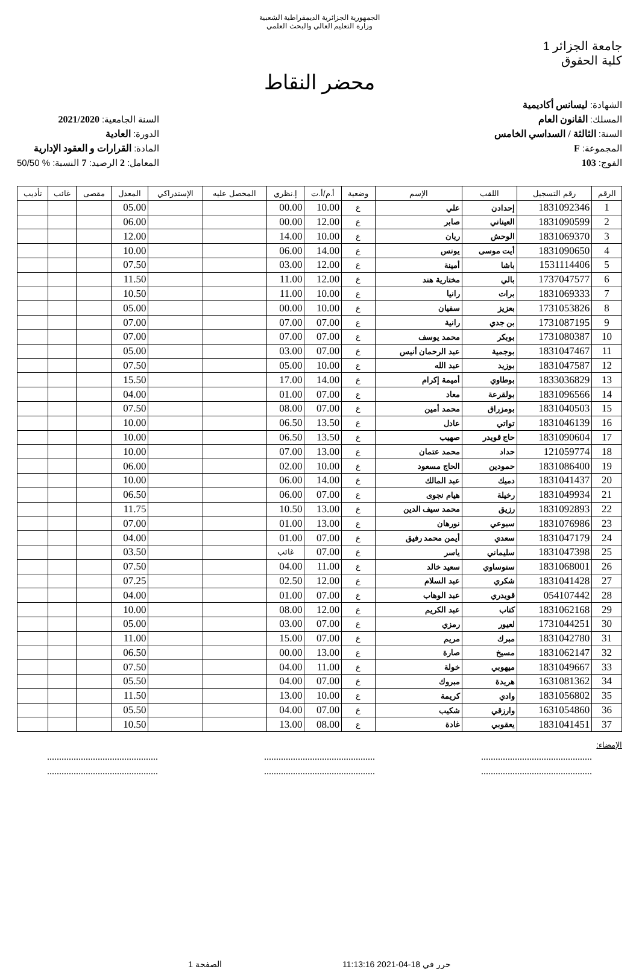الجمهورية الجزائرية الديمقراطية الشعبية
وزارة التعليم العالي والبحث العلمي
جامعة الجزائر 1
كلية الحقوق
محضر النقاط
الشهادة: ليسانس أكاديمية
المسلك: القانون العام
السنة: الثالثة / السداسي الخامس
المجموعة: F
الفوج: 103
السنة الجامعية: 2021/2020
الدورة: العادية
المادة: القرارات و العقود الإدارية
المعامل: 2 الرصيد: 7 النسبة: % 50/50
| الرقم | رقم التسجيل | اللقب | الإسم | وضعية | أ.م/أ.ت | إ.نظري | المحصل عليه | الإستدراكي | المعدل | مقصى | غائب | تأديب |
| --- | --- | --- | --- | --- | --- | --- | --- | --- | --- | --- | --- | --- |
| 1 | 1831092346 | إحدادن | علي | ع | 10.00 | 00.00 | | | 05.00 | | | |
| 2 | 1831090599 | العيناني | صابر | ع | 12.00 | 00.00 | | | 06.00 | | | |
| 3 | 1831069370 | الوحش | ريان | ع | 10.00 | 14.00 | | | 12.00 | | | |
| 4 | 1831090650 | أيت موسى | يونس | ع | 14.00 | 06.00 | | | 10.00 | | | |
| 5 | 1531114406 | باشا | أمينة | ع | 12.00 | 03.00 | | | 07.50 | | | |
| 6 | 1737047577 | بالي | مختارية هند | ع | 12.00 | 11.00 | | | 11.50 | | | |
| 7 | 1831069333 | برات | رانيا | ع | 10.00 | 11.00 | | | 10.50 | | | |
| 8 | 1731053826 | بعزيز | سفيان | ع | 10.00 | 00.00 | | | 05.00 | | | |
| 9 | 1731087195 | بن جدي | رانية | ع | 07.00 | 07.00 | | | 07.00 | | | |
| 10 | 1731080387 | بوبكر | محمد يوسف | ع | 07.00 | 07.00 | | | 07.00 | | | |
| 11 | 1831047467 | بوجمية | عبد الرحمان أنيس | ع | 07.00 | 03.00 | | | 05.00 | | | |
| 12 | 1831047587 | بوزيد | عبد الله | ع | 10.00 | 05.00 | | | 07.50 | | | |
| 13 | 1833036829 | بوطاوي | أميمة إكرام | ع | 14.00 | 17.00 | | | 15.50 | | | |
| 14 | 1831096566 | بولقرعة | معاد | ع | 07.00 | 01.00 | | | 04.00 | | | |
| 15 | 1831040503 | بومزراق | محمد أمين | ع | 07.00 | 08.00 | | | 07.50 | | | |
| 16 | 1831046139 | تواتي | عادل | ع | 13.50 | 06.50 | | | 10.00 | | | |
| 17 | 1831090604 | حاج قويدر | صهيب | ع | 13.50 | 06.50 | | | 10.00 | | | |
| 18 | 121059774 | حداد | محمد عتمان | ع | 13.00 | 07.00 | | | 10.00 | | | |
| 19 | 1831086400 | حمودين | الحاج مسعود | ع | 10.00 | 02.00 | | | 06.00 | | | |
| 20 | 1831041437 | دميك | عبد المالك | ع | 14.00 | 06.00 | | | 10.00 | | | |
| 21 | 1831049934 | رخيلة | هيام نجوى | ع | 07.00 | 06.00 | | | 06.50 | | | |
| 22 | 1831092893 | رزيق | محمد سيف الدين | ع | 13.00 | 10.50 | | | 11.75 | | | |
| 23 | 1831076986 | سبوعي | نورهان | ع | 13.00 | 01.00 | | | 07.00 | | | |
| 24 | 1831047179 | سعدي | أيمن محمد رفيق | ع | 07.00 | 01.00 | | | 04.00 | | | |
| 25 | 1831047398 | سليماني | ياسر | ع | 07.00 | غائب | | | 03.50 | | | |
| 26 | 1831068001 | سنوساوي | سعيد خالد | ع | 11.00 | 04.00 | | | 07.50 | | | |
| 27 | 1831041428 | شكري | عبد السلام | ع | 12.00 | 02.50 | | | 07.25 | | | |
| 28 | 054107442 | قويدري | عبد الوهاب | ع | 07.00 | 01.00 | | | 04.00 | | | |
| 29 | 1831062168 | كتاب | عبد الكريم | ع | 12.00 | 08.00 | | | 10.00 | | | |
| 30 | 1731044251 | لعيور | رمزي | ع | 07.00 | 03.00 | | | 05.00 | | | |
| 31 | 1831042780 | مبرك | مريم | ع | 07.00 | 15.00 | | | 11.00 | | | |
| 32 | 1831062147 | مسيخ | صارة | ع | 13.00 | 00.00 | | | 06.50 | | | |
| 33 | 1831049667 | ميهوبي | خولة | ع | 11.00 | 04.00 | | | 07.50 | | | |
| 34 | 1631081362 | هريدة | مبروك | ع | 07.00 | 04.00 | | | 05.50 | | | |
| 35 | 1831056802 | وادي | كريمة | ع | 10.00 | 13.00 | | | 11.50 | | | |
| 36 | 1631054860 | وارزقي | شكيب | ع | 07.00 | 04.00 | | | 05.50 | | | |
| 37 | 1831041451 | يعقوبي | غادة | ع | 08.00 | 13.00 | | | 10.50 | | | |
الإمضاء:
..........................................................................................................................................
..........................................................................................................................................
حرر في 18-04-2021 11:13:16 الصفحة 1